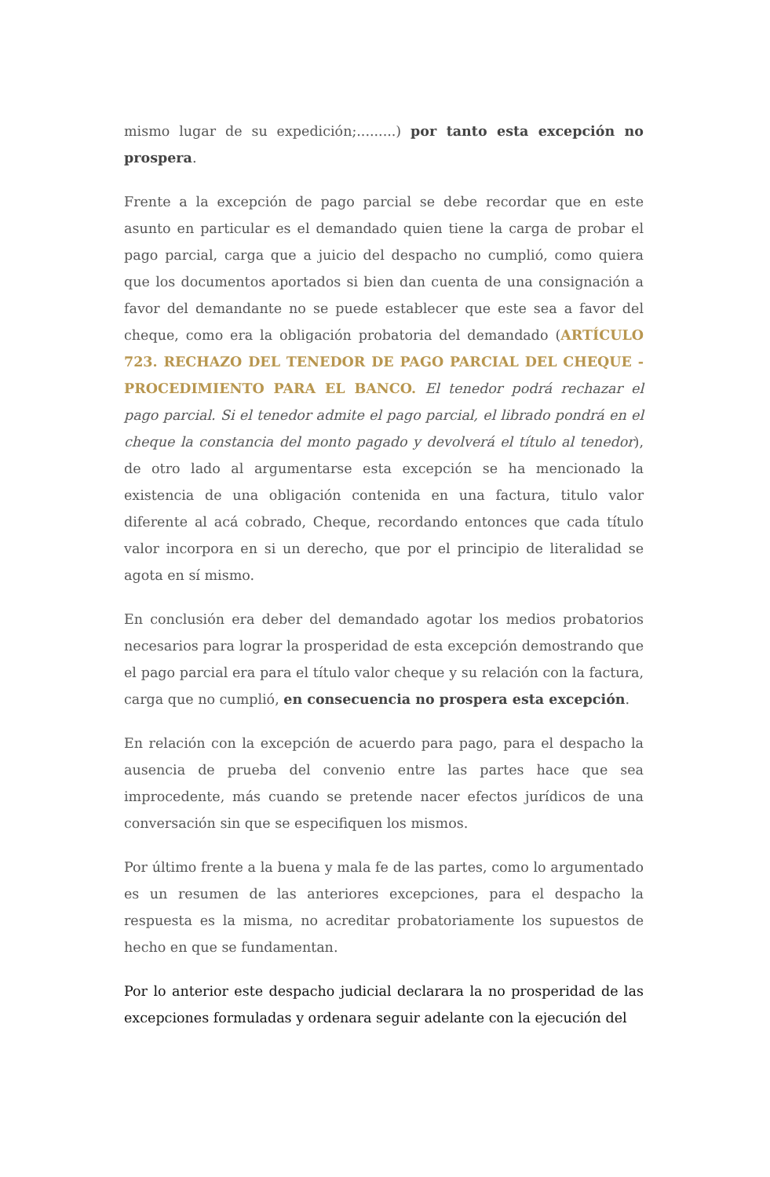mismo lugar de su expedición;.........) por tanto esta excepción no prospera.
Frente a la excepción de pago parcial se debe recordar que en este asunto en particular es el demandado quien tiene la carga de probar el pago parcial, carga que a juicio del despacho no cumplió, como quiera que los documentos aportados si bien dan cuenta de una consignación a favor del demandante no se puede establecer que este sea a favor del cheque, como era la obligación probatoria del demandado (ARTÍCULO 723. RECHAZO DEL TENEDOR DE PAGO PARCIAL DEL CHEQUE - PROCEDIMIENTO PARA EL BANCO. El tenedor podrá rechazar el pago parcial. Si el tenedor admite el pago parcial, el librado pondrá en el cheque la constancia del monto pagado y devolverá el título al tenedor), de otro lado al argumentarse esta excepción se ha mencionado la existencia de una obligación contenida en una factura, titulo valor diferente al acá cobrado, Cheque, recordando entonces que cada título valor incorpora en si un derecho, que por el principio de literalidad se agota en sí mismo.
En conclusión era deber del demandado agotar los medios probatorios necesarios para lograr la prosperidad de esta excepción demostrando que el pago parcial era para el título valor cheque y su relación con la factura, carga que no cumplió, en consecuencia no prospera esta excepción.
En relación con la excepción de acuerdo para pago, para el despacho la ausencia de prueba del convenio entre las partes hace que sea improcedente, más cuando se pretende nacer efectos jurídicos de una conversación sin que se especifiquen los mismos.
Por último frente a la buena y mala fe de las partes, como lo argumentado es un resumen de las anteriores excepciones, para el despacho la respuesta es la misma, no acreditar probatoriamente los supuestos de hecho en que se fundamentan.
Por lo anterior este despacho judicial declarara la no prosperidad de las excepciones formuladas y ordenara seguir adelante con la ejecución del